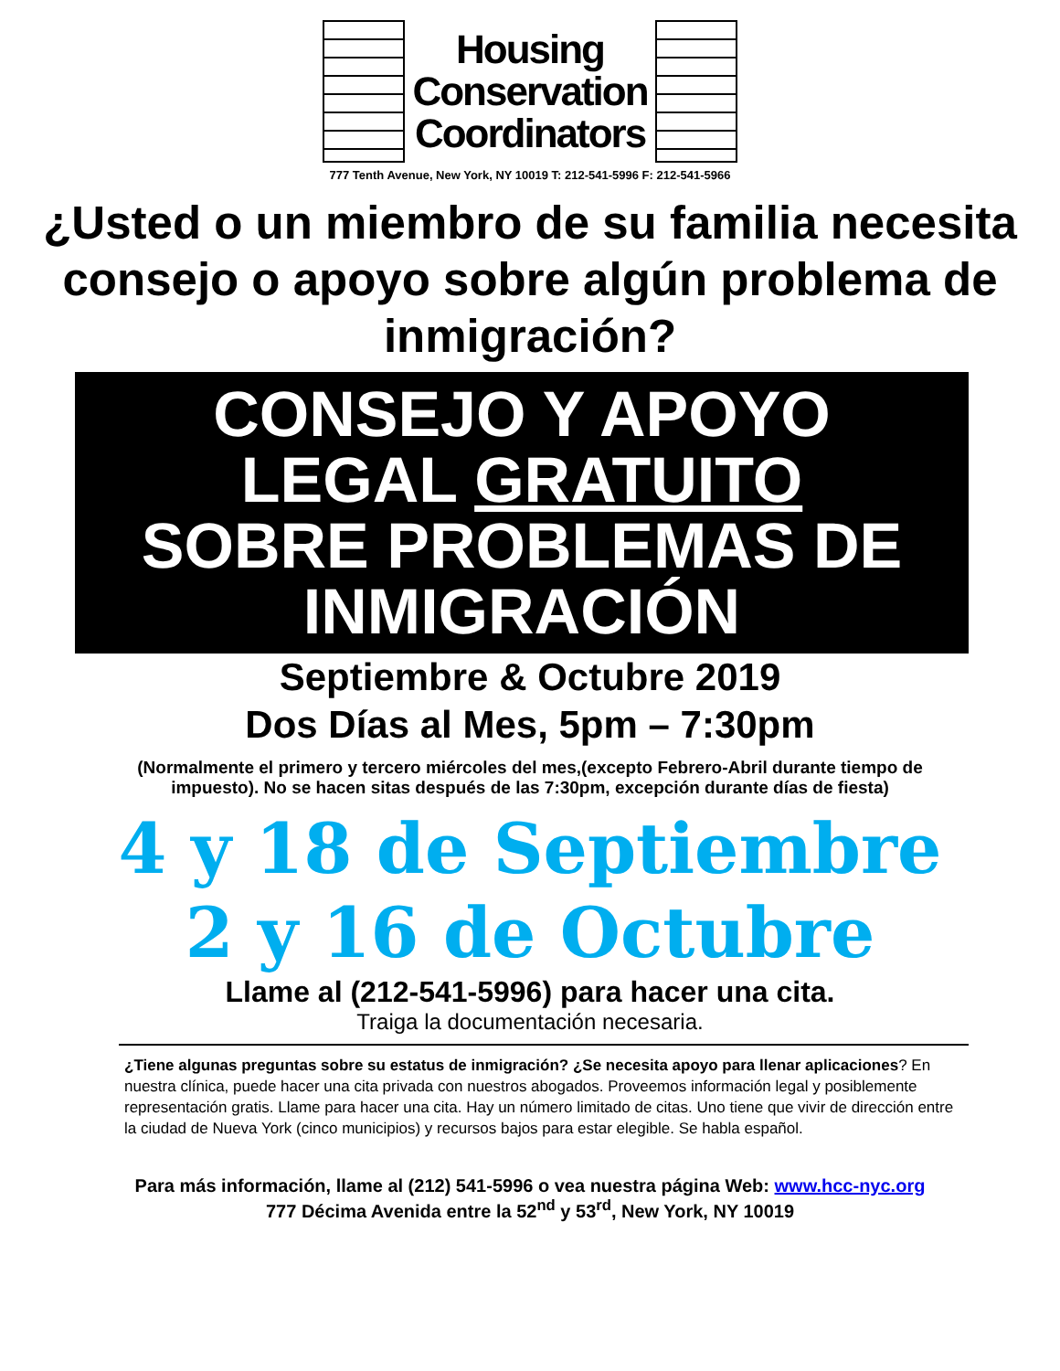Housing
Conservation
Coordinators
777 Tenth Avenue, New York, NY 10019 T: 212-541-5996 F: 212-541-5966
¿Usted o un miembro de su familia necesita consejo o apoyo sobre algún problema de inmigración?
CONSEJO Y APOYO
LEGAL GRATUITO
SOBRE PROBLEMAS DE
INMIGRACIÓN
Septiembre & Octubre 2019
Dos Días al Mes, 5pm – 7:30pm
(Normalmente el primero y tercero miércoles del mes,(excepto Febrero-Abril durante tiempo de impuesto). No se hacen sitas después de las 7:30pm, excepción durante días de fiesta)
4 y 18 de Septiembre
2 y 16 de Octubre
Llame al (212-541-5996) para hacer una cita.
Traiga la documentación necesaria.
¿Tiene algunas preguntas sobre su estatus de inmigración? ¿Se necesita apoyo para llenar aplicaciones? En nuestra clínica, puede hacer una cita privada con nuestros abogados. Proveemos información legal y posiblemente representación gratis. Llame para hacer una cita. Hay un número limitado de citas. Uno tiene que vivir de dirección entre la ciudad de Nueva York (cinco municipios) y recursos bajos para estar elegible. Se habla español.
Para más información, llame al (212) 541-5996 o vea nuestra página Web: www.hcc-nyc.org
777 Décima Avenida entre la 52<sup>nd</sup> y 53<sup>rd</sup>, New York, NY 10019